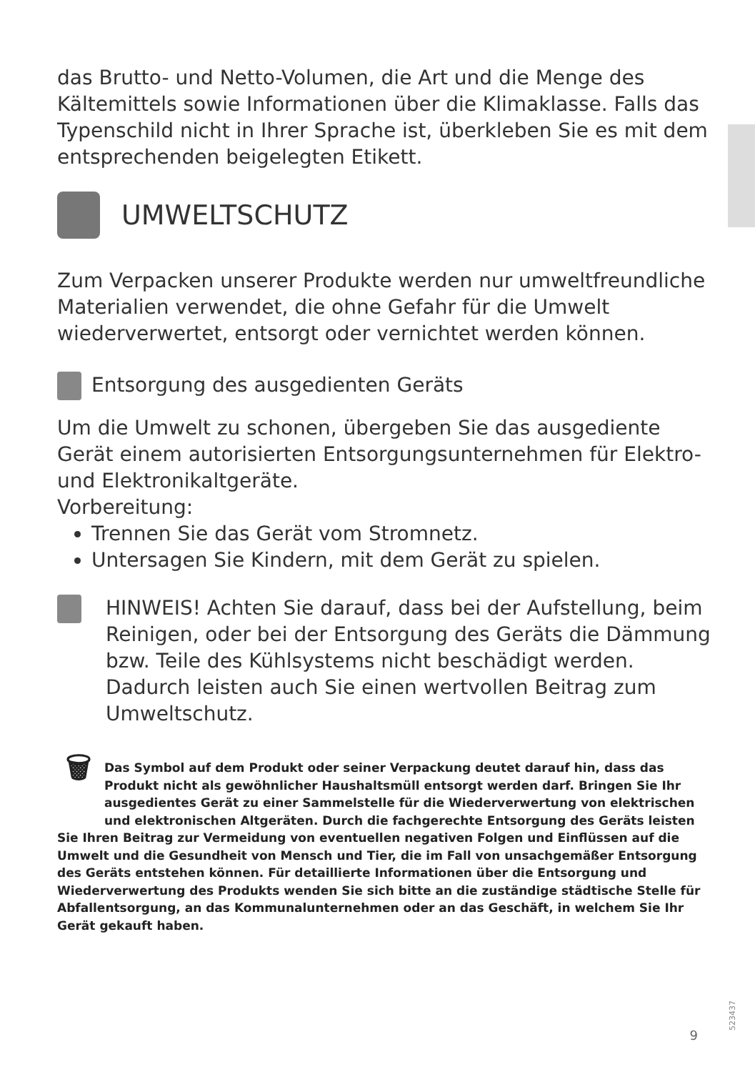das Brutto- und Netto-Volumen, die Art und die Menge des Kältemittels sowie Informationen über die Klimaklasse. Falls das Typenschild nicht in Ihrer Sprache ist, überkleben Sie es mit dem entsprechenden beigelegten Etikett.
UMWELTSCHUTZ
Zum Verpacken unserer Produkte werden nur umweltfreundliche Materialien verwendet, die ohne Gefahr für die Umwelt wiederverwertet, entsorgt oder vernichtet werden können.
Entsorgung des ausgedienten Geräts
Um die Umwelt zu schonen, übergeben Sie das ausgediente Gerät einem autorisierten Entsorgungsunternehmen für Elektro- und Elektronikaltgeräte.
Vorbereitung:
Trennen Sie das Gerät vom Stromnetz.
Untersagen Sie Kindern, mit dem Gerät zu spielen.
HINWEIS! Achten Sie darauf, dass bei der Aufstellung, beim Reinigen, oder bei der Entsorgung des Geräts die Dämmung bzw. Teile des Kühlsystems nicht beschädigt werden. Dadurch leisten auch Sie einen wertvollen Beitrag zum Umweltschutz.
🗑
Das Symbol auf dem Produkt oder seiner Verpackung deutet darauf hin, dass das Produkt nicht als gewöhnlicher Haushaltsmüll entsorgt werden darf. Bringen Sie Ihr ausgedientes Gerät zu einer Sammelstelle für die Wiederverwertung von elektrischen und elektronischen Altgeräten. Durch die fachgerechte Entsorgung des Geräts leisten Sie Ihren Beitrag zur Vermeidung von eventuellen negativen Folgen und Einflüssen auf die Umwelt und die Gesundheit von Mensch und Tier, die im Fall von unsachgemäßer Entsorgung des Geräts entstehen können. Für detaillierte Informationen über die Entsorgung und Wiederverwertung des Produkts wenden Sie sich bitte an die zuständige städtische Stelle für Abfallentsorgung, an das Kommunalunternehmen oder an das Geschäft, in welchem Sie Ihr Gerät gekauft haben.
523437
9